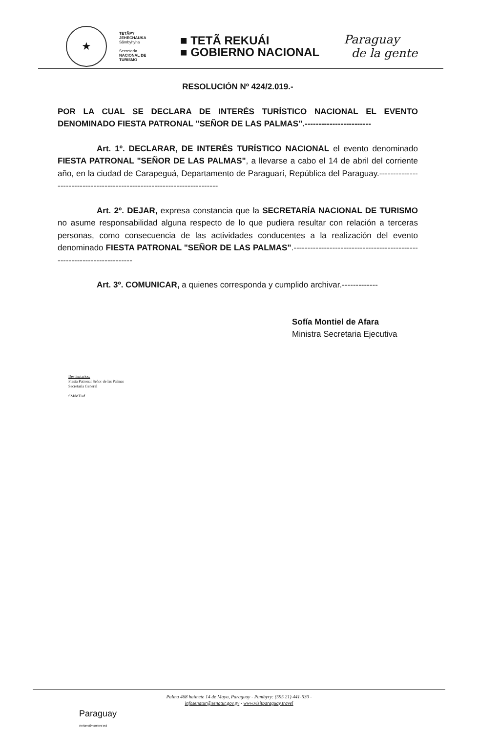★
TETÃPY
JEHECHAUKA
Sãmbyhyha
Secretaría
NACIONAL DE
TURISMO
■ TETÃ REKUÁI
■ GOBIERNO NACIONAL
Paraguay
de la gente
RESOLUCIÓN Nº 424/2.019.-
POR LA CUAL SE DECLARA DE INTERÉS TURÍSTICO NACIONAL EL EVENTO DENOMINADO FIESTA PATRONAL "SEÑOR DE LAS PALMAS".------------------------
Art. 1º. DECLARAR, DE INTERÉS TURÍSTICO NACIONAL el evento denominado FIESTA PATRONAL "SEÑOR DE LAS PALMAS", a llevarse a cabo el 14 de abril del corriente año, en la ciudad de Carapeguá, Departamento de Paraguarí, República del Paraguay.------------------------------------------------------------------------
Art. 2º. DEJAR, expresa constancia que la SECRETARÍA NACIONAL DE TURISMO no asume responsabilidad alguna respecto de lo que pudiera resultar con relación a terceras personas, como consecuencia de las actividades conducentes a la realización del evento denominado FIESTA PATRONAL "SEÑOR DE LAS PALMAS".------------------------------------------------------------------------
Art. 3º. COMUNICAR, a quienes corresponda y cumplido archivar.-------------
Sofía Montiel de Afara
Ministra Secretaria Ejecutiva
Destinatarios:
Fiesta Patronal Señor de las Palmas
Secretaría General
SM/ME/af
Palma 468 haimete 14 de Mayo, Paraguay - Pumbyry: (595 21) 441-530 -
infosenatur@senatur.gov.py - www.visitparaguay.travel
Paraguay
Reñandúmonteva'erã